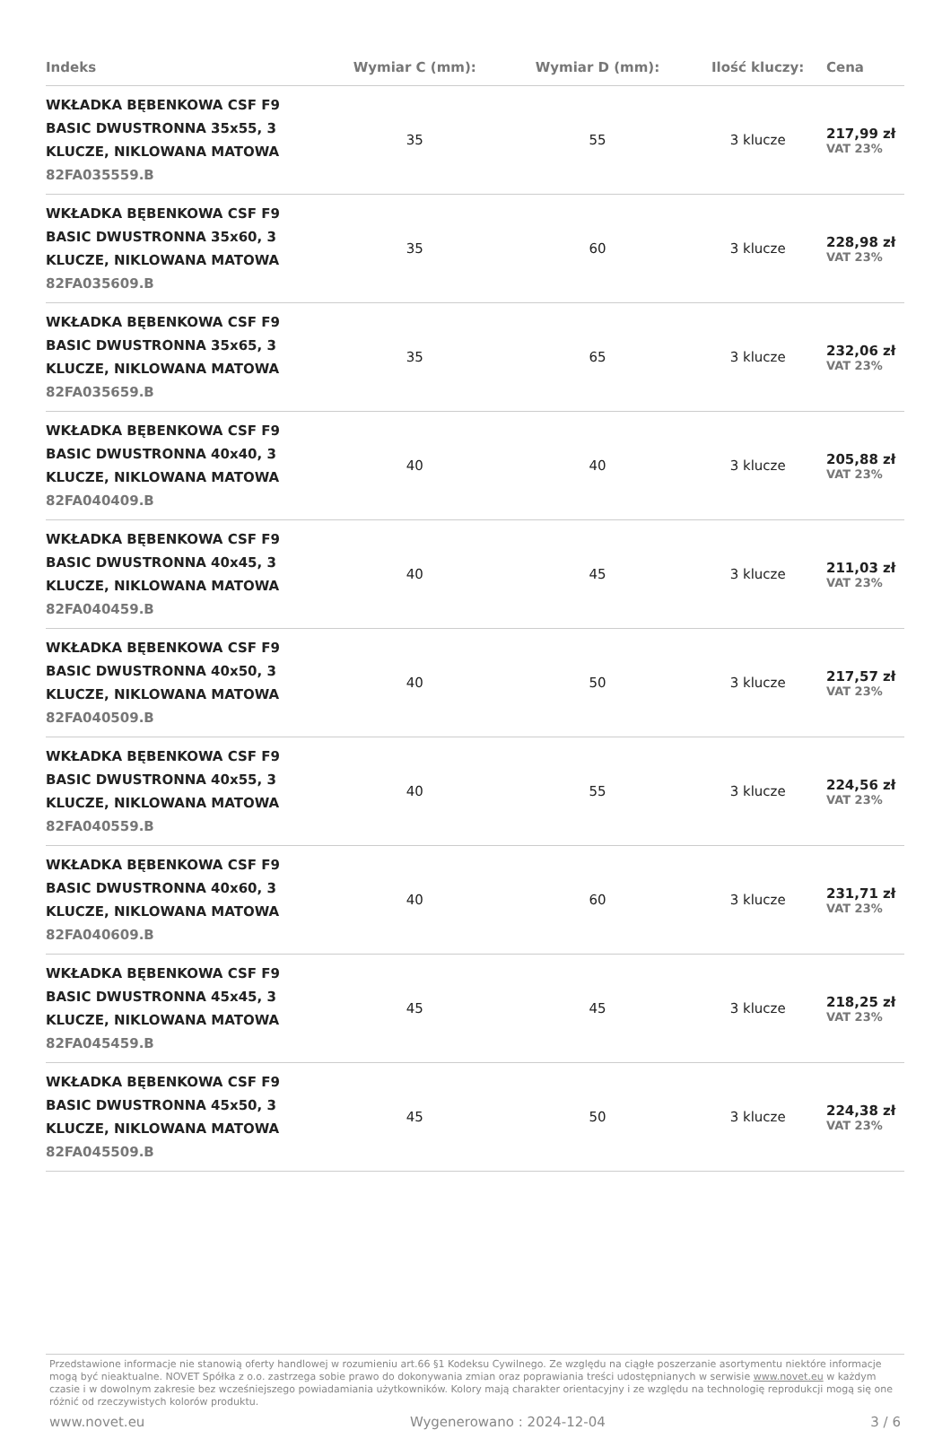| Indeks | Wymiar C (mm): | Wymiar D (mm): | Ilość kluczy: | Cena |
| --- | --- | --- | --- | --- |
| WKŁADKA BĘBENKOWA CSF F9 BASIC DWUSTRONNA 35x55, 3 KLUCZE, NIKLOWANA MATOWA 82FA035559.B | 35 | 55 | 3 klucze | 217,99 zł VAT 23% |
| WKŁADKA BĘBENKOWA CSF F9 BASIC DWUSTRONNA 35x60, 3 KLUCZE, NIKLOWANA MATOWA 82FA035609.B | 35 | 60 | 3 klucze | 228,98 zł VAT 23% |
| WKŁADKA BĘBENKOWA CSF F9 BASIC DWUSTRONNA 35x65, 3 KLUCZE, NIKLOWANA MATOWA 82FA035659.B | 35 | 65 | 3 klucze | 232,06 zł VAT 23% |
| WKŁADKA BĘBENKOWA CSF F9 BASIC DWUSTRONNA 40x40, 3 KLUCZE, NIKLOWANA MATOWA 82FA040409.B | 40 | 40 | 3 klucze | 205,88 zł VAT 23% |
| WKŁADKA BĘBENKOWA CSF F9 BASIC DWUSTRONNA 40x45, 3 KLUCZE, NIKLOWANA MATOWA 82FA040459.B | 40 | 45 | 3 klucze | 211,03 zł VAT 23% |
| WKŁADKA BĘBENKOWA CSF F9 BASIC DWUSTRONNA 40x50, 3 KLUCZE, NIKLOWANA MATOWA 82FA040509.B | 40 | 50 | 3 klucze | 217,57 zł VAT 23% |
| WKŁADKA BĘBENKOWA CSF F9 BASIC DWUSTRONNA 40x55, 3 KLUCZE, NIKLOWANA MATOWA 82FA040559.B | 40 | 55 | 3 klucze | 224,56 zł VAT 23% |
| WKŁADKA BĘBENKOWA CSF F9 BASIC DWUSTRONNA 40x60, 3 KLUCZE, NIKLOWANA MATOWA 82FA040609.B | 40 | 60 | 3 klucze | 231,71 zł VAT 23% |
| WKŁADKA BĘBENKOWA CSF F9 BASIC DWUSTRONNA 45x45, 3 KLUCZE, NIKLOWANA MATOWA 82FA045459.B | 45 | 45 | 3 klucze | 218,25 zł VAT 23% |
| WKŁADKA BĘBENKOWA CSF F9 BASIC DWUSTRONNA 45x50, 3 KLUCZE, NIKLOWANA MATOWA 82FA045509.B | 45 | 50 | 3 klucze | 224,38 zł VAT 23% |
Przedstawione informacje nie stanowią oferty handlowej w rozumieniu art.66 §1 Kodeksu Cywilnego. Ze względu na ciągłe poszerzanie asortymentu niektóre informacje mogą być nieaktualne. NOVET Spółka z o.o. zastrzega sobie prawo do dokonywania zmian oraz poprawiania treści udostępnianych w serwisie www.novet.eu w każdym czasie i w dowolnym zakresie bez wcześniejszego powiadamiania użytkowników. Kolory mają charakter orientacyjny i ze względu na technologię reprodukcji mogą się one różnić od rzeczywistych kolorów produktu.
www.novet.eu Wygenerowano : 2024-12-04 3 / 6